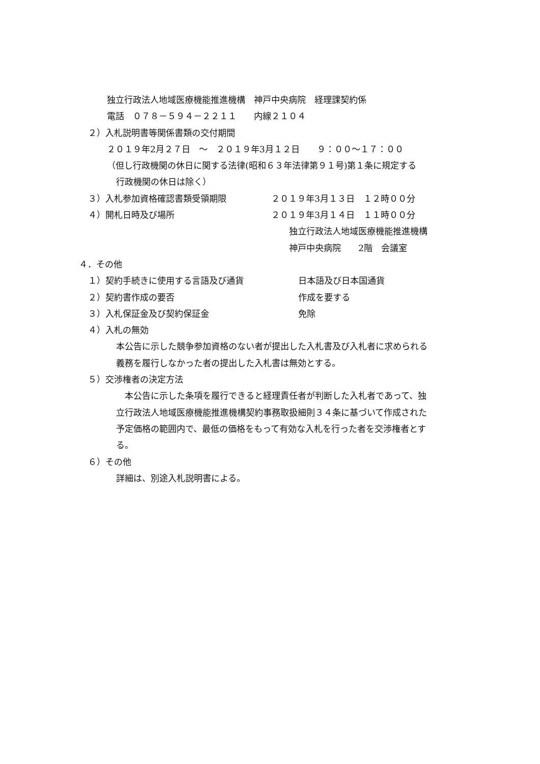独立行政法人地域医療機能推進機構　神戸中央病院　経理課契約係
電話　０７８－５９４－２２１１　　内線２１０４
２）入札説明書等関係書類の交付期間
２０１９年2月２７日　～　２０１９年3月１２日　　９：００～１７：００
（但し行政機関の休日に関する法律(昭和６３年法律第９１号)第１条に規定する
行政機関の休日は除く）
３）入札参加資格確認書類受領期限 ２０１９年3月１３日　１２時００分
４）開札日時及び場所 ２０１９年3月１４日　１１時００分
独立行政法人地域医療機能推進機構
神戸中央病院　　2階　会議室
４．その他
１）契約手続きに使用する言語及び通貨 日本語及び日本国通貨
２）契約書作成の要否 作成を要する
３）入札保証金及び契約保証金 免除
４）入札の無効
本公告に示した競争参加資格のない者が提出した入札書及び入札者に求められる
義務を履行しなかった者の提出した入札書は無効とする。
５）交渉権者の決定方法
　本公告に示した条項を履行できると経理責任者が判断した入札者であって、独
立行政法人地域医療機能推進機構契約事務取扱細則３４条に基づいて作成された
予定価格の範囲内で、最低の価格をもって有効な入札を行った者を交渉権者とす
る。
６）その他
詳細は、別途入札説明書による。